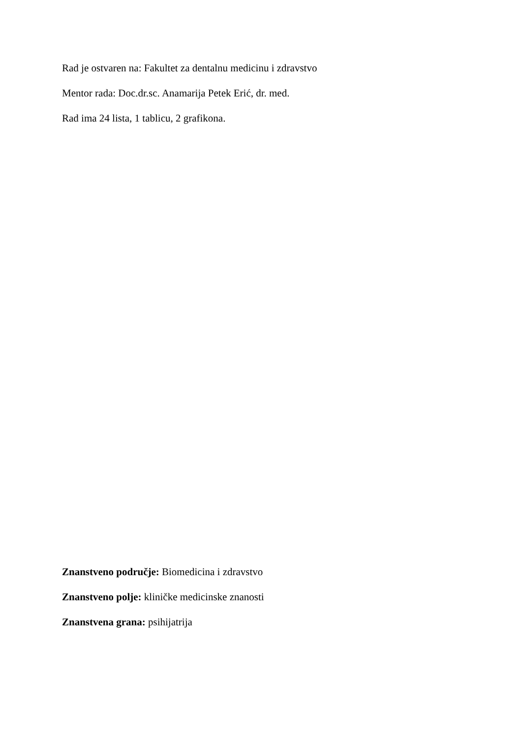Rad je ostvaren na: Fakultet za dentalnu medicinu i zdravstvo
Mentor rada: Doc.dr.sc. Anamarija Petek Erić, dr. med.
Rad ima 24 lista, 1 tablicu, 2 grafikona.
Znanstveno područje: Biomedicina i zdravstvo
Znanstveno polje: kliničke medicinske znanosti
Znanstvena grana: psihijatrija